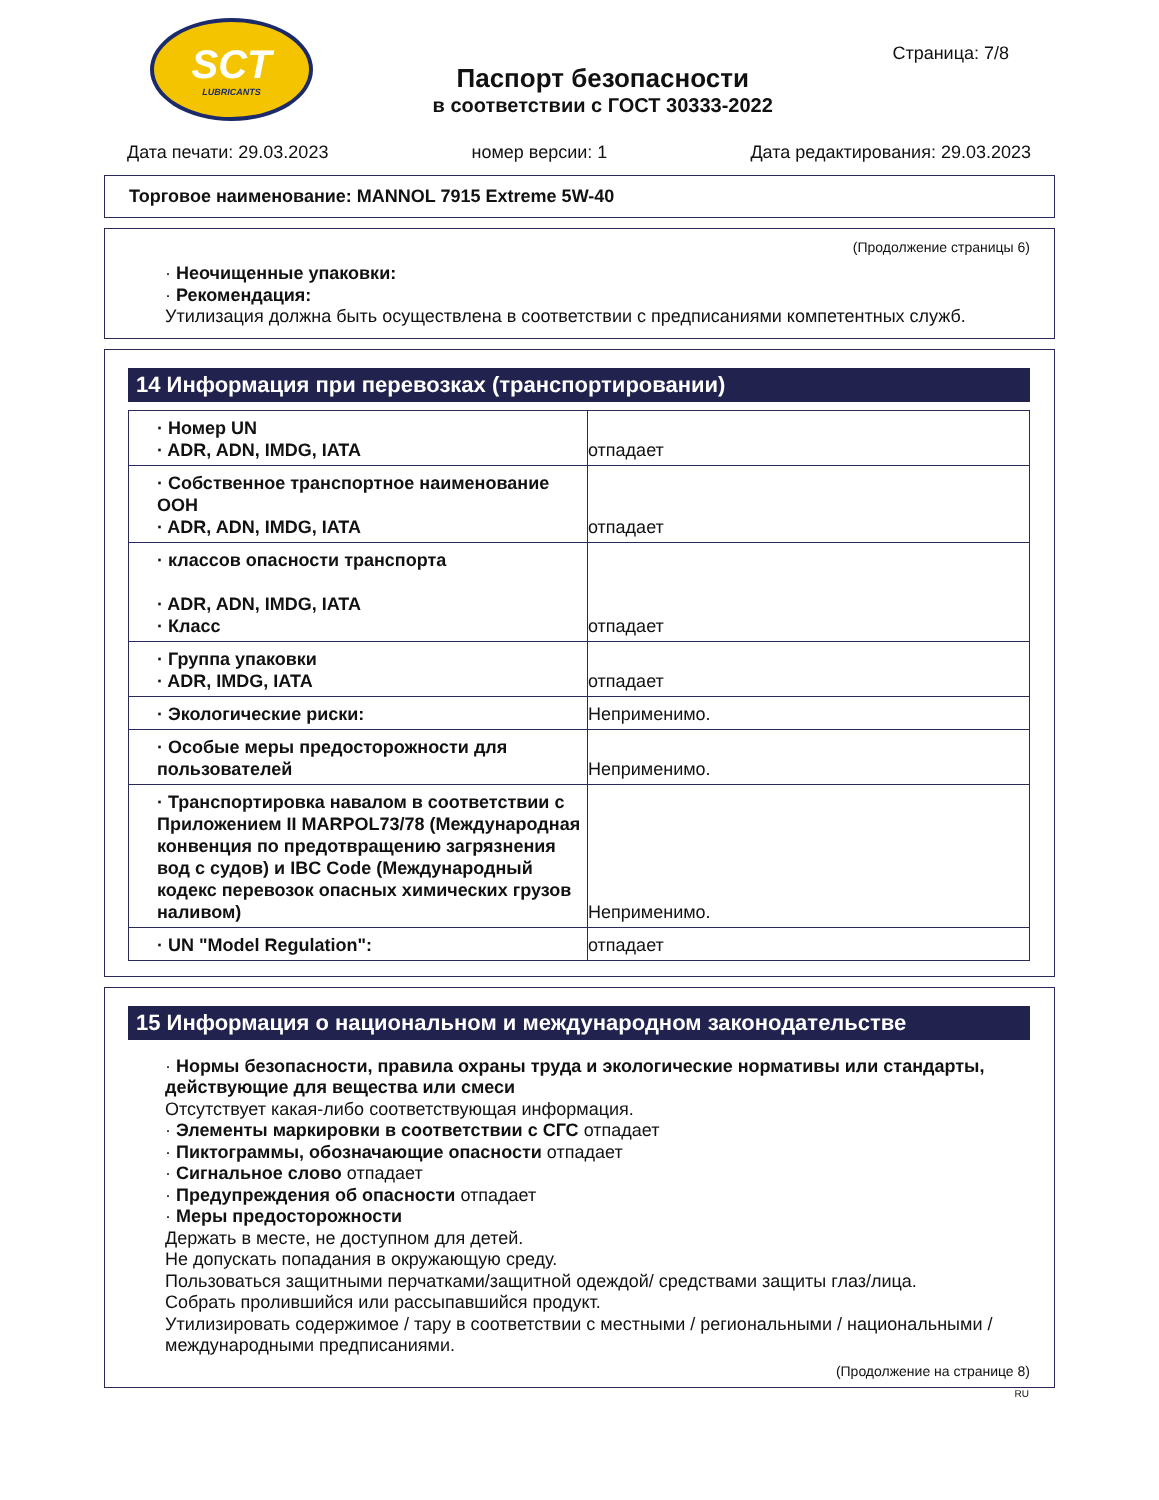SCT
LUBRICANTS
Паспорт безопасности
в соответствии с ГОСТ 30333-2022
Страница: 7/8
Дата печати: 29.03.2023 номер версии: 1 Дата редактирования: 29.03.2023
Торговое наименование: MANNOL 7915 Extreme 5W-40
(Продолжение страницы 6)
· Неочищенные упаковки:
· Рекомендация:
Утилизация должна быть осуществлена в соответствии с предписаниями компетентных служб.
14 Информация при перевозках (транспортировании)
| · Номер UN · ADR, ADN, IMDG, IATA | отпадает |
| · Собственное транспортное наименование ООН · ADR, ADN, IMDG, IATA | отпадает |
| · классов опасности транспорта · ADR, ADN, IMDG, IATA · Класс | отпадает |
| · Группа упаковки · ADR, IMDG, IATA | отпадает |
| · Экологические риски: | Неприменимо. |
| · Особые меры предосторожности для пользователей | Неприменимо. |
| · Транспортировка навалом в соответствии с Приложением II MARPOL73/78 (Международная конвенция по предотвращению загрязнения вод с судов) и IBC Code (Международный кодекс перевозок опасных химических грузов наливом) | Неприменимо. |
| · UN "Model Regulation": | отпадает |
15 Информация о национальном и международном законодательстве
· Нормы безопасности, правила охраны труда и экологические нормативы или стандарты, действующие для вещества или смеси
Отсутствует какая-либо соответствующая информация.
· Элементы маркировки в соответствии с СГС отпадает
· Пиктограммы, обозначающие опасности отпадает
· Сигнальное слово отпадает
· Предупреждения об опасности отпадает
· Меры предосторожности
Держать в месте, не доступном для детей.
Не допускать попадания в окружающую среду.
Пользоваться защитными перчатками/защитной одеждой/ средствами защиты глаз/лица.
Собрать пролившийся или рассыпавшийся продукт.
Утилизировать содержимое / тару в соответствии с местными / региональными / национальными / международными предписаниями.
(Продолжение на странице 8)
RU